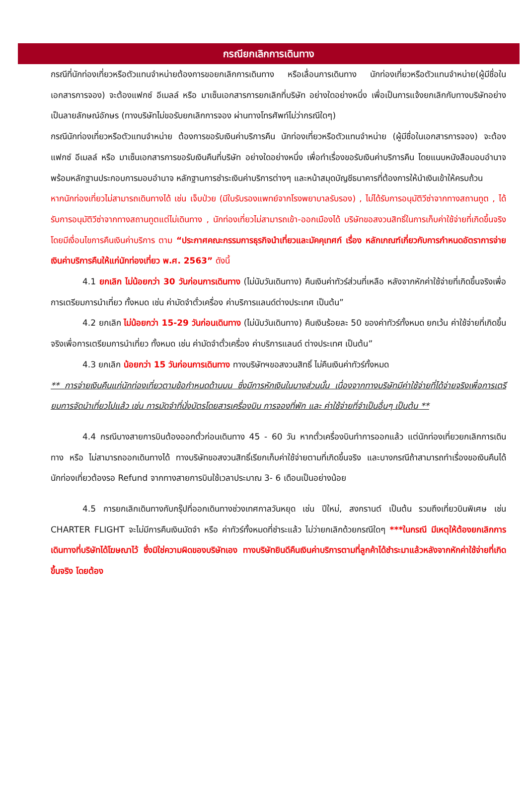กรณียกเลิกการเดินทาง
กรณีที่นักท่องเที่ยวหรือตัวแทนจำหน่ายต้องการขอยกเลิกการเดินทาง หรือเลื่อนการเดินทาง นักท่องเที่ยวหรือตัวแทนจำหน่าย(ผู้มีชื่อในเอกสารการจอง) จะต้องแฟกซ์ อีเมลล์ หรือ มาเซ็นเอกสารการยกเลิกที่บริษัท อย่างใดอย่างหนึ่ง เพื่อเป็นการแจ้งยกเลิกกับทางบริษัทอย่างเป็นลายลักษณ์อักษร (ทางบริษัทไม่ขอรับยกเลิกการจอง ผ่านทางโทรศัพท์ไม่ว่ากรณีใดๆ)
กรณีนักท่องเที่ยวหรือตัวแทนจำหน่าย ต้องการขอรับเงินค่าบริการคืน นักท่องเที่ยวหรือตัวแทนจำหน่าย (ผู้มีชื่อในเอกสารการจอง) จะต้องแฟกซ์ อีเมลล์ หรือ มาเซ็นเอกสารการขอรับเงินคืนที่บริษัท อย่างใดอย่างหนึ่ง เพื่อทำเรื่องขอรับเงินค่าบริการคืน โดยแนบหนังสือมอบอำนาจพร้อมหลักฐานประกอบการมอบอำนาจ หลักฐานการชำระเงินค่าบริการต่างๆ และหน้าสมุดบัญชีธนาคารที่ต้องการให้นำเงินเข้าให้ครบถ้วน
หากนักท่องเที่ยวไม่สามารถเดินทางได้ เช่น เจ็บป่วย (มีใบรับรองแพทย์จากโรงพยาบาลรับรอง) , ไม่ได้รับการอนุมัติวีซ่าจากทางสถานทูต , ได้รับการอนุมัติวีซ่าจากทางสถานทูตแต่ไม่เดินทาง , นักท่องเที่ยวไม่สามารถเข้า-ออกเมืองได้ บริษัทขอสงวนสิทธิ์ในการเก็บค่าใช้จ่ายที่เกิดขึ้นจริง โดยมีเงื่อนไขการคืนเงินค่าบริการ ตาม “ประกาศคณะกรรมการธุรกิจนำเที่ยวและมัคคุเทศก์ เรื่อง หลักเกณฑ์เกี่ยวกับการกำหนดอัตราการจ่ายเงินค่าบริการคืนให้แก่นักท่องเที่ยว พ.ศ. 2563” ดังนี้
4.1 ยกเลิก ไม่น้อยกว่า 30 วันก่อนการเดินทาง (ไม่นับวันเดินทาง) คืนเงินค่าทัวร์ส่วนที่เหลือ หลังจากหักค่าใช้จ่ายที่เกิดขึ้นจริงเพื่อการเตรียมการนำเที่ยว ทั้งหมด เช่น ค่ามัดจำตั๋วเครื่อง ค่าบริการแลนด์ต่างประเทศ เป็นต้น”
4.2 ยกเลิก ไม่น้อยกว่า 15-29 วันก่อนเดินทาง (ไม่นับวันเดินทาง) คืนเงินร้อยละ 50 ของค่าทัวร์ทั้งหมด ยกเว้น ค่าใช้จ่ายที่เกิดขึ้นจริงเพื่อการเตรียมการนำเที่ยว ทั้งหมด เช่น ค่ามัดจำตั๋วเครื่อง ค่าบริการแลนด์ ต่างประเทศ เป็นต้น”
4.3 ยกเลิก น้อยกว่า 15 วันก่อนการเดินทาง ทางบริษัทฯขอสงวนสิทธิ์ ไม่คืนเงินค่าทัวร์ทั้งหมด
** การจ่ายเงินคืนแก่นักท่องเที่ยวตามข้อกำหนดด้านบน ซึ่งมีการหักเงินในบางส่วนนั้น เนื่องจากทางบริษัทมีค่าใช้จ่ายที่ได้จ่ายจริงเพื่อการเตรียมการจัดนำเที่ยวไปแล้ว เช่น การมัดจำที่นั่งบัตรโดยสารเครื่องบิน การจองที่พัก และ ค่าใช้จ่ายที่จำเป็นอื่นๆ เป็นต้น **
4.4 กรณีบางสายการบินต้องออกตั๋วก่อนเดินทาง 45 - 60 วัน หากตั๋วเครื่องบินทำการออกแล้ว แต่นักท่องเที่ยวยกเลิกการเดินทาง หรือ ไม่สามารถออกเดินทางได้ ทางบริษัทขอสงวนสิทธิ์เรียกเก็บค่าใช้จ่ายตามที่เกิดขึ้นจริง และบางกรณีถ้าสามารถทำเรื่องขอเงินคืนได้ นักท่องเที่ยวต้องรอ Refund จากทางสายการบินใช้เวลาประมาณ 3- 6 เดือนเป็นอย่างน้อย
4.5 การยกเลิกเดินทางกับกรุ๊ปที่ออกเดินทางช่วงเทศกาลวันหยุด เช่น ปีใหม่, สงกรานต์ เป็นต้น รวมถึงเที่ยวบินพิเศษ เช่น CHARTER FLIGHT จะไม่มีการคืนเงินมัดจำ หรือ ค่าทัวร์ทั้งหมดที่ชำระแล้ว ไม่ว่ายกเลิกด้วยกรณีใดๆ ***ในกรณี มีเหตุให้ต้องยกเลิกการเดินทางที่บริษัทได้โฆษณาไว้ ซึ่งมิใช่ความผิดของบริษัทเอง ทางบริษัทยินดีคืนเงินค่าบริการตามที่ลูกค้าได้ชำระมาแล้วหลังจากหักค่าใช้จ่ายที่เกิดขึ้นจริง โดยต้อง